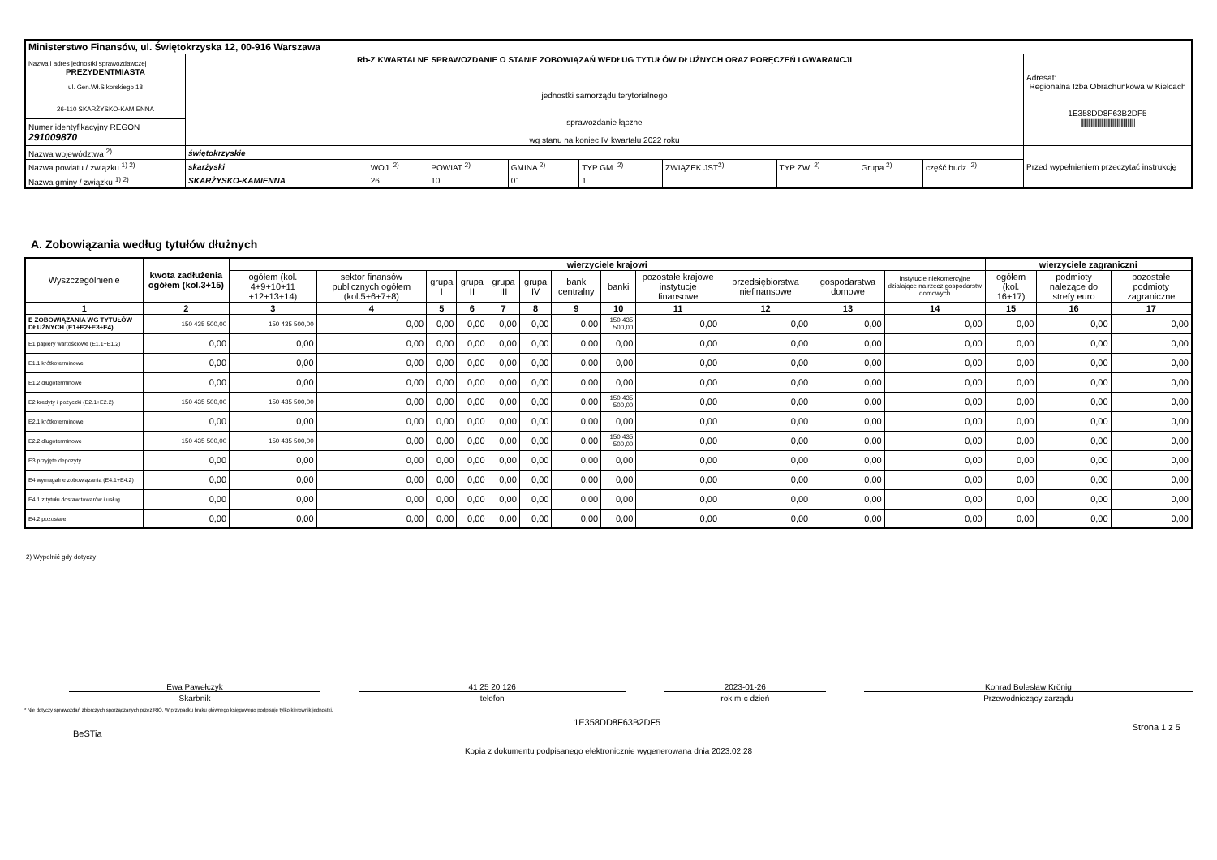| Ministerstwo Finansów, ul. Świętokrzyska 12, 00-916 Warszawa | | | | | | | | | | |
| Nazwa i adres jednostki sprawozdawczej PREZYDENTMIASTA ul. Gen.Wł.Sikorskiego 18 26-110 SKARŻYSKO-KAMIENNA | Rb-Z KWARTALNE SPRAWOZDANIE O STANIE ZOBOWIĄZAŃ WEDŁUG TYTUŁÓW DŁUŻNYCH ORAZ PORĘCZEŃ I GWARANCJI jednostki samorządu terytorialnego sprawozdanie łączne wg stanu na koniec IV kwartału 2022 roku | | | | | | | | | Adresat: Regionalna Izba Obrachunkowa w Kielcach 1E358DD8F63B2DF5 ////////////////////////////////////////// |
| Numer identyfikacyjny REGON 291009870 | | | | | | | | | | |
| Nazwa województwa <sup>2)</sup> | świętokrzyskie | | | | | | | | | Przed wypełnieniem przeczytać instrukcję |
| Nazwa powiatu / związku <sup>1) 2)</sup> | skarżyski | WOJ. <sup>2)</sup> | POWIAT <sup>2)</sup> | GMINA <sup>2)</sup> | TYP GM. <sup>2)</sup> | ZWIĄZEK JST<sup>2)</sup> | TYP ZW. <sup>2)</sup> | Grupa <sup>2)</sup> | część budz. <sup>2)</sup> | |
| Nazwa gminy / związku <sup>1) 2)</sup> | SKARŻYSKO-KAMIENNA | 26 | 10 | 01 | 1 | | | | | |
A. Zobowiązania według tytułów dłużnych
| Wyszczególnienie | kwota zadłużenia ogółem (kol.3+15) | wierzyciele krajowi | | | | | | | | | | | | wierzyciele zagraniczni | | |
| --- | --- | --- | --- | --- | --- | --- | --- | --- | --- | --- | --- | --- | --- | --- | --- | --- |
| | | ogółem (kol. 4+9+10+11 +12+13+14) | sektor finansów publicznych ogółem (kol.5+6+7+8) | grupa I | grupa II | grupa III | grupa IV | bank centralny | banki | pozostałe krajowe instytucje finansowe | przedsiębiorstwa niefinansowe | gospodarstwa domowe | instytucje niekomercyjne działające na rzecz gospodarstw domowych | ogółem (kol. 16+17) | podmioty należące do strefy euro | pozostałe podmioty zagraniczne |
| 1 | 2 | 3 | 4 | 5 | 6 | 7 | 8 | 9 | 10 | 11 | 12 | 13 | 14 | 15 | 16 | 17 |
| E ZOBOWIĄZANIA WG TYTUŁÓW DŁUŻNYCH (E1+E2+E3+E4) | 150 435 500,00 | 150 435 500,00 | 0,00 | 0,00 | 0,00 | 0,00 | 0,00 | 0,00 | 150 435 500,00 | 0,00 | 0,00 | 0,00 | 0,00 | 0,00 | 0,00 | 0,00 |
| E1 papiery wartościowe (E1.1+E1.2) | 0,00 | 0,00 | 0,00 | 0,00 | 0,00 | 0,00 | 0,00 | 0,00 | 0,00 | 0,00 | 0,00 | 0,00 | 0,00 | 0,00 | 0,00 | 0,00 |
| E1.1 krótkoterminowe | 0,00 | 0,00 | 0,00 | 0,00 | 0,00 | 0,00 | 0,00 | 0,00 | 0,00 | 0,00 | 0,00 | 0,00 | 0,00 | 0,00 | 0,00 | 0,00 |
| E1.2 długoterminowe | 0,00 | 0,00 | 0,00 | 0,00 | 0,00 | 0,00 | 0,00 | 0,00 | 0,00 | 0,00 | 0,00 | 0,00 | 0,00 | 0,00 | 0,00 | 0,00 |
| E2 kredyty i pożyczki (E2.1+E2.2) | 150 435 500,00 | 150 435 500,00 | 0,00 | 0,00 | 0,00 | 0,00 | 0,00 | 0,00 | 150 435 500,00 | 0,00 | 0,00 | 0,00 | 0,00 | 0,00 | 0,00 | 0,00 |
| E2.1 krótkoterminowe | 0,00 | 0,00 | 0,00 | 0,00 | 0,00 | 0,00 | 0,00 | 0,00 | 0,00 | 0,00 | 0,00 | 0,00 | 0,00 | 0,00 | 0,00 | 0,00 |
| E2.2 długoterminowe | 150 435 500,00 | 150 435 500,00 | 0,00 | 0,00 | 0,00 | 0,00 | 0,00 | 0,00 | 150 435 500,00 | 0,00 | 0,00 | 0,00 | 0,00 | 0,00 | 0,00 | 0,00 |
| E3 przyjęte depozyty | 0,00 | 0,00 | 0,00 | 0,00 | 0,00 | 0,00 | 0,00 | 0,00 | 0,00 | 0,00 | 0,00 | 0,00 | 0,00 | 0,00 | 0,00 | 0,00 |
| E4 wymagalne zobowiązania (E4.1+E4.2) | 0,00 | 0,00 | 0,00 | 0,00 | 0,00 | 0,00 | 0,00 | 0,00 | 0,00 | 0,00 | 0,00 | 0,00 | 0,00 | 0,00 | 0,00 | 0,00 |
| E4.1 z tytułu dostaw towarów i usług | 0,00 | 0,00 | 0,00 | 0,00 | 0,00 | 0,00 | 0,00 | 0,00 | 0,00 | 0,00 | 0,00 | 0,00 | 0,00 | 0,00 | 0,00 | 0,00 |
| E4.2 pozostałe | 0,00 | 0,00 | 0,00 | 0,00 | 0,00 | 0,00 | 0,00 | 0,00 | 0,00 | 0,00 | 0,00 | 0,00 | 0,00 | 0,00 | 0,00 | 0,00 |
2) Wypełnić gdy dotyczy
Ewa Pawełczyk
Skarbnik
41 25 20 126
telefon
2023-01-26
rok m-c dzień
Konrad Bolesław Krönig
Przewodniczący zarządu
* Nie dotyczy sprawozdań zbiorczych sporządzanych przez RIO. W przypadku braku głównego księgowego podpisuje tylko kierownik jednostki.
BeSTia 1E358DD8F63B2DF5 Strona 1 z 5
Kopia z dokumentu podpisanego elektronicznie wygenerowana dnia 2023.02.28